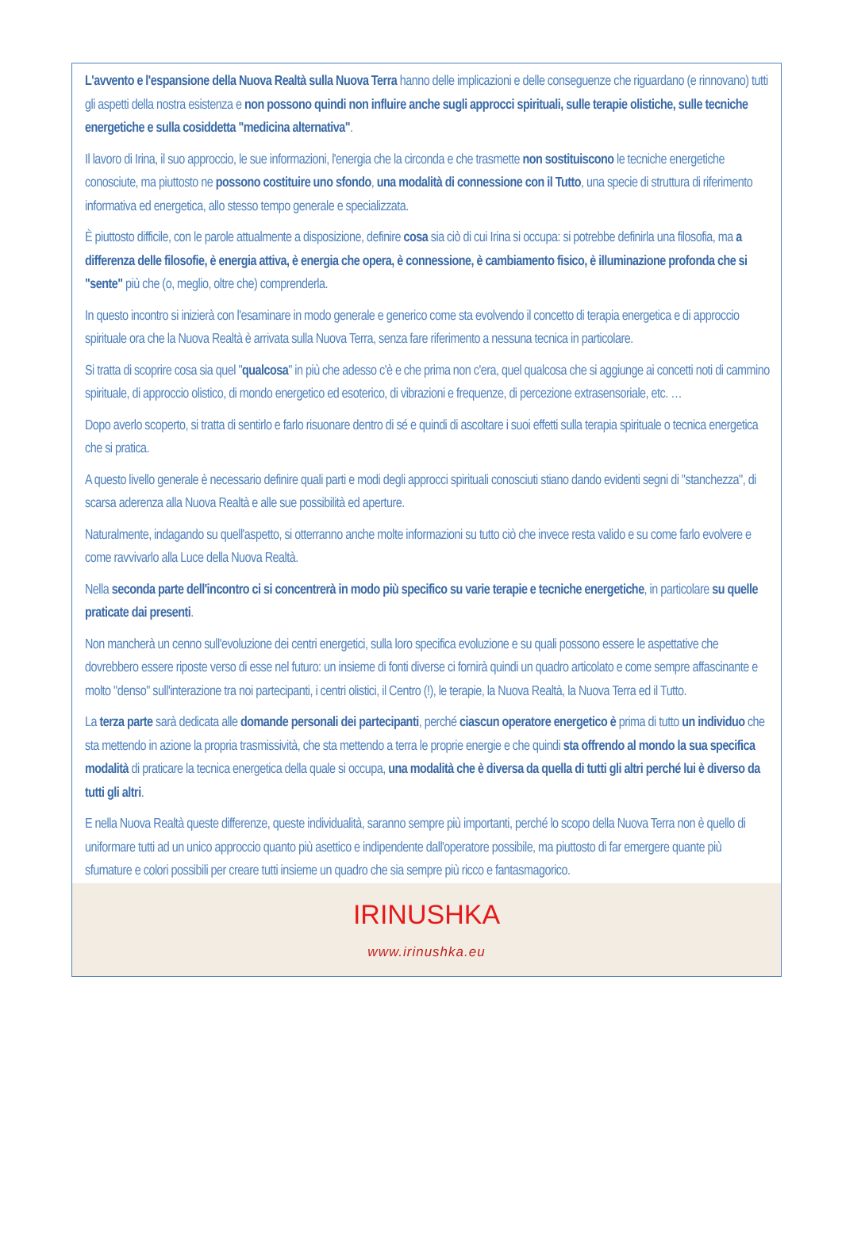L'avvento e l'espansione della Nuova Realtà sulla Nuova Terra hanno delle implicazioni e delle conseguenze che riguardano (e rinnovano) tutti gli aspetti della nostra esistenza e non possono quindi non influire anche sugli approcci spirituali, sulle terapie olistiche, sulle tecniche energetiche e sulla cosiddetta "medicina alternativa".
Il lavoro di Irina, il suo approccio, le sue informazioni, l'energia che la circonda e che trasmette non sostituiscono le tecniche energetiche conosciute, ma piuttosto ne possono costituire uno sfondo, una modalità di connessione con il Tutto, una specie di struttura di riferimento informativa ed energetica, allo stesso tempo generale e specializzata.
È piuttosto difficile, con le parole attualmente a disposizione, definire cosa sia ciò di cui Irina si occupa: si potrebbe definirla una filosofia, ma a differenza delle filosofie, è energia attiva, è energia che opera, è connessione, è cambiamento fisico, è illuminazione profonda che si "sente" più che (o, meglio, oltre che) comprenderla.
In questo incontro si inizierà con l'esaminare in modo generale e generico come sta evolvendo il concetto di terapia energetica e di approccio spirituale ora che la Nuova Realtà è arrivata sulla Nuova Terra, senza fare riferimento a nessuna tecnica in particolare.
Si tratta di scoprire cosa sia quel "qualcosa" in più che adesso c'è e che prima non c'era, quel qualcosa che si aggiunge ai concetti noti di cammino spirituale, di approccio olistico, di mondo energetico ed esoterico, di vibrazioni e frequenze, di percezione extrasensoriale, etc. …
Dopo averlo scoperto, si tratta di sentirlo e farlo risuonare dentro di sé e quindi di ascoltare i suoi effetti sulla terapia spirituale o tecnica energetica che si pratica.
A questo livello generale è necessario definire quali parti e modi degli approcci spirituali conosciuti stiano dando evidenti segni di "stanchezza", di scarsa aderenza alla Nuova Realtà e alle sue possibilità ed aperture.
Naturalmente, indagando su quell'aspetto, si otterranno anche molte informazioni su tutto ciò che invece resta valido e su come farlo evolvere e come ravvivarlo alla Luce della Nuova Realtà.
Nella seconda parte dell'incontro ci si concentrerà in modo più specifico su varie terapie e tecniche energetiche, in particolare su quelle praticate dai presenti.
Non mancherà un cenno sull'evoluzione dei centri energetici, sulla loro specifica evoluzione e su quali possono essere le aspettative che dovrebbero essere riposte verso di esse nel futuro: un insieme di fonti diverse ci fornirà quindi un quadro articolato e come sempre affascinante e molto "denso" sull'interazione tra noi partecipanti, i centri olistici, il Centro (!), le terapie, la Nuova Realtà, la Nuova Terra ed il Tutto.
La terza parte sarà dedicata alle domande personali dei partecipanti, perché ciascun operatore energetico è prima di tutto un individuo che sta mettendo in azione la propria trasmissività, che sta mettendo a terra le proprie energie e che quindi sta offrendo al mondo la sua specifica modalità di praticare la tecnica energetica della quale si occupa, una modalità che è diversa da quella di tutti gli altri perché lui è diverso da tutti gli altri.
E nella Nuova Realtà queste differenze, queste individualità, saranno sempre più importanti, perché lo scopo della Nuova Terra non è quello di uniformare tutti ad un unico approccio quanto più asettico e indipendente dall'operatore possibile, ma piuttosto di far emergere quante più sfumature e colori possibili per creare tutti insieme un quadro che sia sempre più ricco e fantasmagorico.
IRINUSHKA
www.irinushka.eu